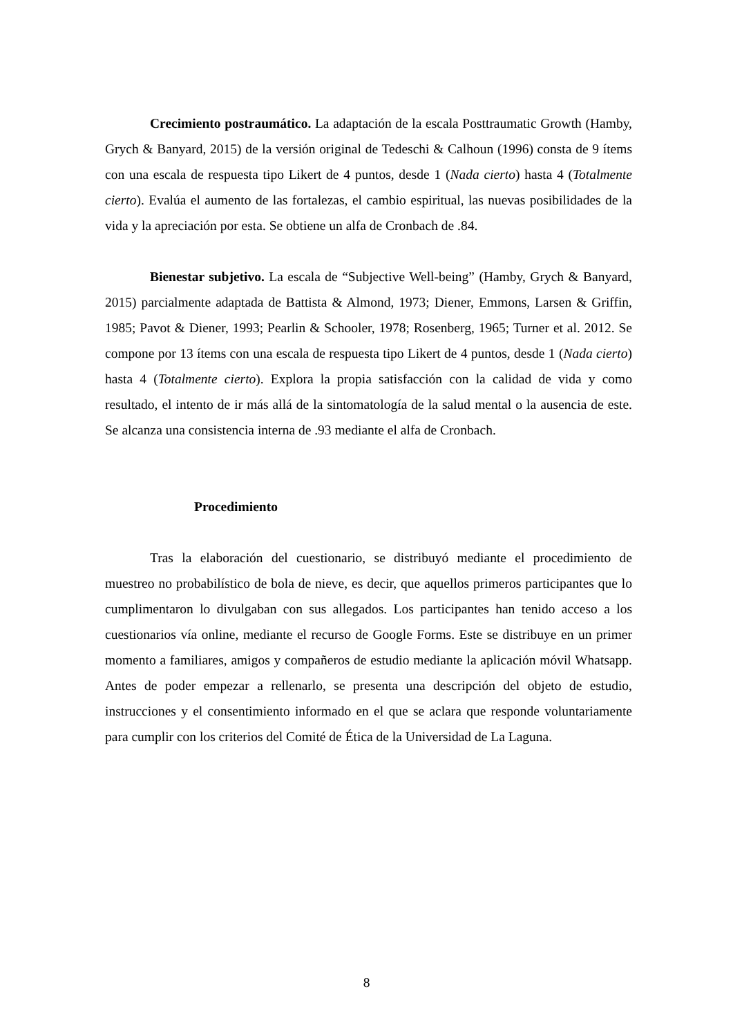Crecimiento postraumático. La adaptación de la escala Posttraumatic Growth (Hamby, Grych & Banyard, 2015) de la versión original de Tedeschi & Calhoun (1996) consta de 9 ítems con una escala de respuesta tipo Likert de 4 puntos, desde 1 (Nada cierto) hasta 4 (Totalmente cierto). Evalúa el aumento de las fortalezas, el cambio espiritual, las nuevas posibilidades de la vida y la apreciación por esta. Se obtiene un alfa de Cronbach de .84.
Bienestar subjetivo. La escala de “Subjective Well-being” (Hamby, Grych & Banyard, 2015) parcialmente adaptada de Battista & Almond, 1973; Diener, Emmons, Larsen & Griffin, 1985; Pavot & Diener, 1993; Pearlin & Schooler, 1978; Rosenberg, 1965; Turner et al. 2012. Se compone por 13 ítems con una escala de respuesta tipo Likert de 4 puntos, desde 1 (Nada cierto) hasta 4 (Totalmente cierto). Explora la propia satisfacción con la calidad de vida y como resultado, el intento de ir más allá de la sintomatología de la salud mental o la ausencia de este. Se alcanza una consistencia interna de .93 mediante el alfa de Cronbach.
Procedimiento
Tras la elaboración del cuestionario, se distribuyó mediante el procedimiento de muestreo no probabilístico de bola de nieve, es decir, que aquellos primeros participantes que lo cumplimentaron lo divulgaban con sus allegados. Los participantes han tenido acceso a los cuestionarios vía online, mediante el recurso de Google Forms. Este se distribuye en un primer momento a familiares, amigos y compañeros de estudio mediante la aplicación móvil Whatsapp. Antes de poder empezar a rellenarlo, se presenta una descripción del objeto de estudio, instrucciones y el consentimiento informado en el que se aclara que responde voluntariamente para cumplir con los criterios del Comité de Ética de la Universidad de La Laguna.
8